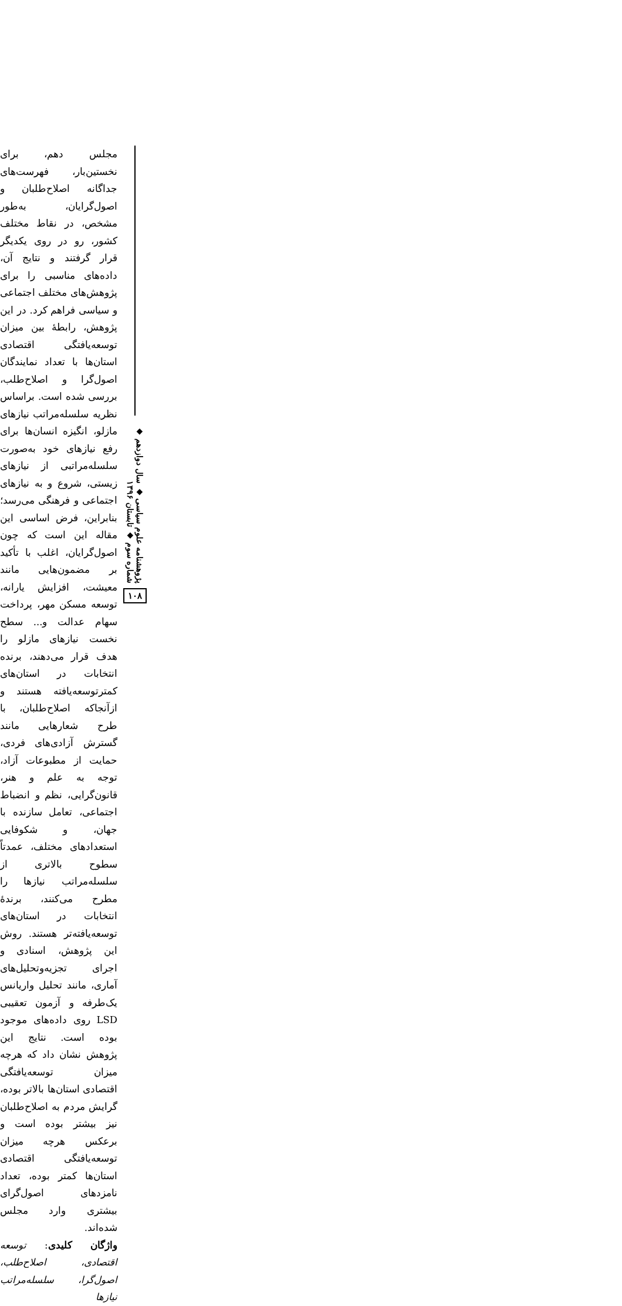پژوهشنامه علوم سیاسی ◆ سال دوازدهم ◆ شماره سوم ◆ تابستان ۱۳۹۶
۱۰۸
مجلس دهم، برای نخستین‌بار، فهرست‌های جداگانه اصلاح‌طلبان و اصول‌گرایان، به‌طور مشخص، در نقاط مختلف کشور، رو در روی یکدیگر قرار گرفتند و نتایج آن، داده‌های مناسبی را برای پژوهش‌های مختلف اجتماعی و سیاسی فراهم کرد. در این پژوهش، رابطهٔ بین میزان توسعه‌یافتگی اقتصادی استان‌ها با تعداد نمایندگان اصول‌گرا و اصلاح‌طلب، بررسی شده است. براساس نظریه سلسله‌مراتب نیازهای مازلو، انگیزه انسان‌ها برای رفع نیازهای خود به‌صورت سلسله‌مراتبی از نیازهای زیستی، شروع و به نیازهای اجتماعی و فرهنگی می‌رسد؛ بنابراین، فرض اساسی این مقاله این است که چون اصول‌گرایان، اغلب با تأکید بر مضمون‌هایی مانند معیشت، افزایش یارانه، توسعه مسکن مهر، پرداخت سهام عدالت و... سطح نخست نیازهای مازلو را هدف قرار می‌دهند، برنده انتخابات در استان‌های کمترتوسعه‌یافته هستند و ازآنجاکه اصلاح‌طلبان، با طرح شعارهایی مانند گسترش آزادی‌های فردی، حمایت از مطبوعات آزاد، توجه به علم و هنر، قانون‌گرایی، نظم و انضباط اجتماعی، تعامل سازنده با جهان، و شکوفایی استعدادهای مختلف، عمدتاً سطوح بالاتری از سلسله‌مراتب نیازها را مطرح می‌کنند، برندهٔ انتخابات در استان‌های توسعه‌یافته‌تر هستند. روش این پژوهش، اسنادی و اجرای تجزیه‌وتحلیل‌های آماری، مانند تحلیل واریانس یک‌طرفه و آزمون تعقیبی LSD روی داده‌های موجود بوده است. نتایج این پژوهش نشان داد که هرچه میزان توسعه‌یافتگی اقتصادی استان‌ها بالاتر بوده، گرایش مردم به اصلاح‌طلبان نیز بیشتر بوده است و برعکس هرچه میزان توسعه‌یافتگی اقتصادی استان‌ها کمتر بوده، تعداد نامزدهای اصول‌گرای بیشتری وارد مجلس شده‌اند.
واژگان کلیدی: توسعه اقتصادی، اصلاح‌طلب، اصول‌گرا، سلسله‌مراتب نیازها